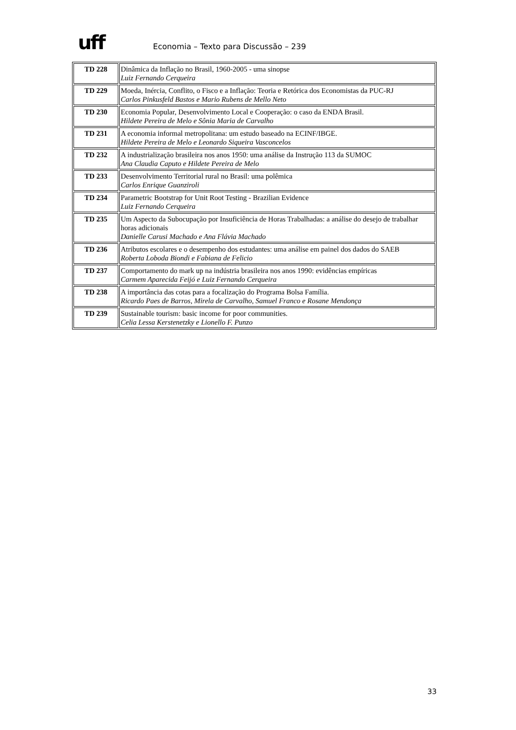uff
Economia – Texto para Discussão – 239
| TD 228 | Dinâmica da Inflação no Brasil, 1960-2005 - uma sinopse Luiz Fernando Cerqueira |
| TD 229 | Moeda, Inércia, Conflito, o Fisco e a Inflação: Teoria e Retórica dos Economistas da PUC-RJ Carlos Pinkusfeld Bastos e Mario Rubens de Mello Neto |
| TD 230 | Economia Popular, Desenvolvimento Local e Cooperação: o caso da ENDA Brasil. Hildete Pereira de Melo e Sônia Maria de Carvalho |
| TD 231 | A economia informal metropolitana: um estudo baseado na ECINF/IBGE. Hildete Pereira de Melo e Leonardo Siqueira Vasconcelos |
| TD 232 | A industrialização brasileira nos anos 1950: uma análise da Instrução 113 da SUMOC Ana Claudia Caputo e Hildete Pereira de Melo |
| TD 233 | Desenvolvimento Territorial rural no Brasil: uma polêmica Carlos Enrique Guanziroli |
| TD 234 | Parametric Bootstrap for Unit Root Testing - Brazilian Evidence Luiz Fernando Cerqueira |
| TD 235 | Um Aspecto da Subocupação por Insuficiência de Horas Trabalhadas: a análise do desejo de trabalhar horas adicionais Danielle Carusi Machado e Ana Flávia Machado |
| TD 236 | Atributos escolares e o desempenho dos estudantes: uma análise em painel dos dados do SAEB Roberta Loboda Biondi e Fabiana de Felicio |
| TD 237 | Comportamento do mark up na indústria brasileira nos anos 1990: evidências empíricas Carmem Aparecida Feijó e Luiz Fernando Cerqueira |
| TD 238 | A importância das cotas para a focalização do Programa Bolsa Família. Ricardo Paes de Barros, Mirela de Carvalho, Samuel Franco e Rosane Mendonça |
| TD 239 | Sustainable tourism: basic income for poor communities. Celia Lessa Kerstenetzky e Lionello F. Punzo |
33